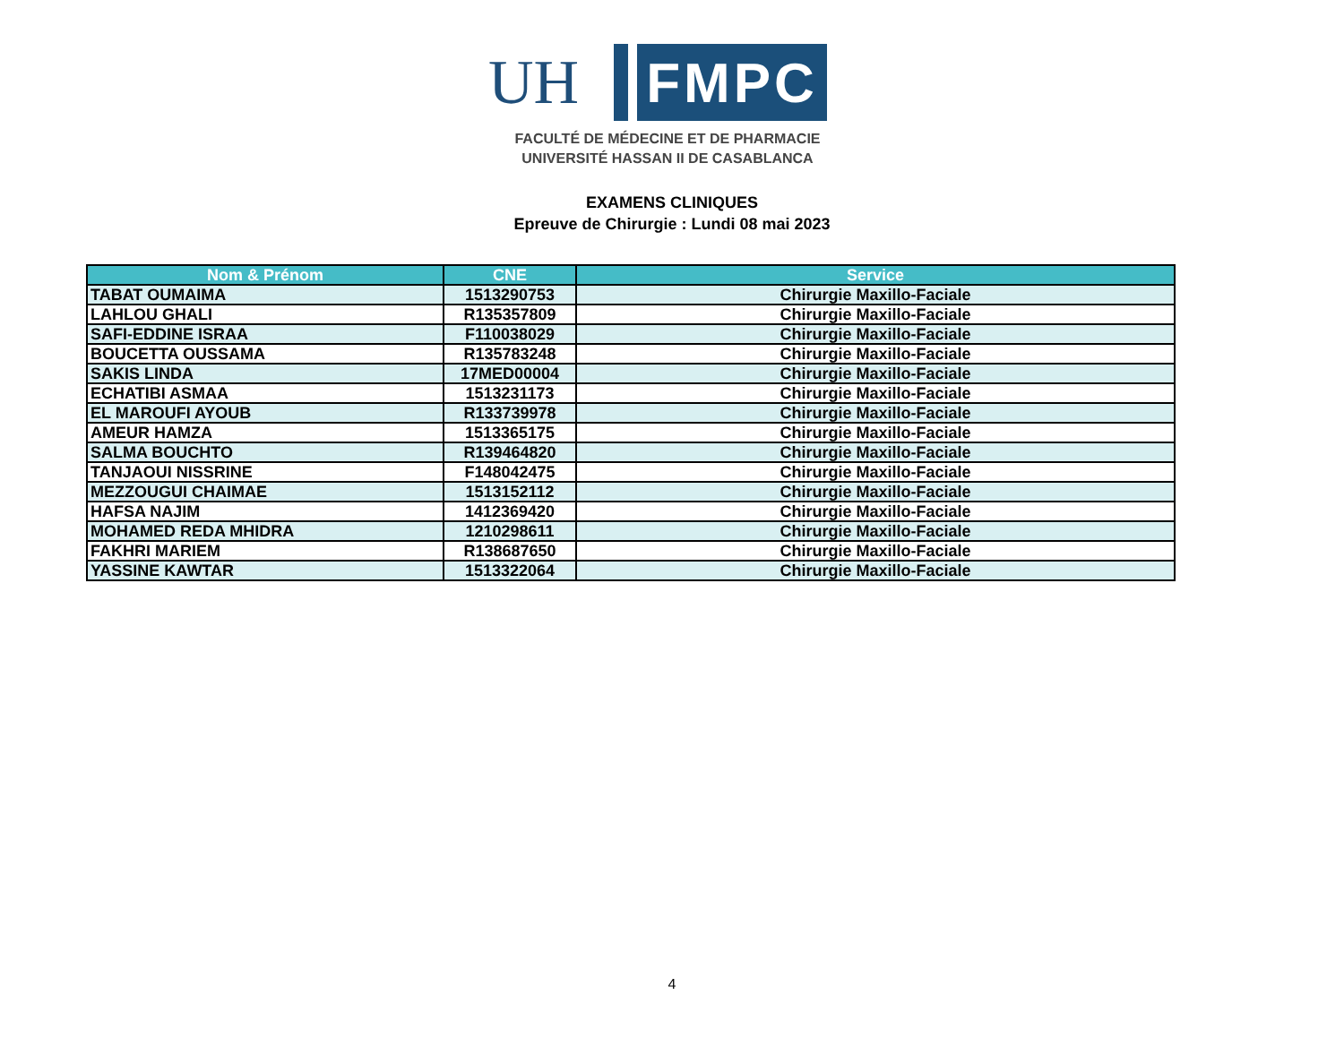UH
FMPC
FACULTÉ DE MÉDECINE ET DE PHARMACIE
UNIVERSITÉ HASSAN II DE CASABLANCA
EXAMENS CLINIQUES
Epreuve de Chirurgie : Lundi 08 mai 2023
| Nom & Prénom | CNE | Service |
| --- | --- | --- |
| TABAT OUMAIMA | 1513290753 | Chirurgie Maxillo-Faciale |
| LAHLOU GHALI | R135357809 | Chirurgie Maxillo-Faciale |
| SAFI-EDDINE ISRAA | F110038029 | Chirurgie Maxillo-Faciale |
| BOUCETTA OUSSAMA | R135783248 | Chirurgie Maxillo-Faciale |
| SAKIS LINDA | 17MED00004 | Chirurgie Maxillo-Faciale |
| ECHATIBI ASMAA | 1513231173 | Chirurgie Maxillo-Faciale |
| EL MAROUFI AYOUB | R133739978 | Chirurgie Maxillo-Faciale |
| AMEUR HAMZA | 1513365175 | Chirurgie Maxillo-Faciale |
| SALMA BOUCHTO | R139464820 | Chirurgie Maxillo-Faciale |
| TANJAOUI NISSRINE | F148042475 | Chirurgie Maxillo-Faciale |
| MEZZOUGUI CHAIMAE | 1513152112 | Chirurgie Maxillo-Faciale |
| HAFSA NAJIM | 1412369420 | Chirurgie Maxillo-Faciale |
| MOHAMED REDA MHIDRA | 1210298611 | Chirurgie Maxillo-Faciale |
| FAKHRI MARIEM | R138687650 | Chirurgie Maxillo-Faciale |
| YASSINE KAWTAR | 1513322064 | Chirurgie Maxillo-Faciale |
4